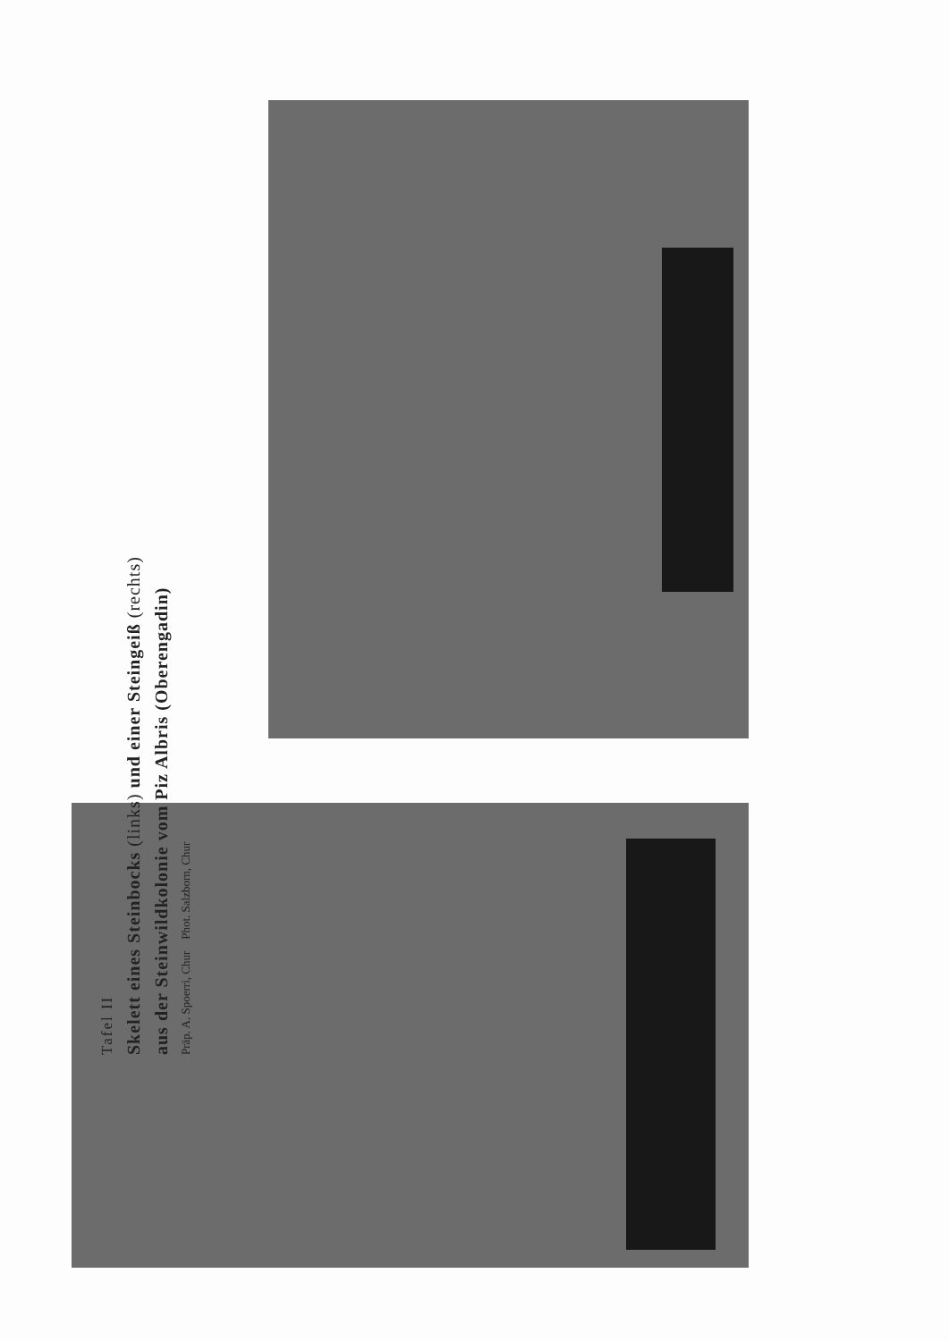Tafel II
Skelett eines Steinbocks (links) und einer Steingeiß (rechts)
aus der Steinwildkolonie vom Piz Albris (Oberengadin)
Präp. A. Spoerri, Chur Phot. Salzborn, Chur